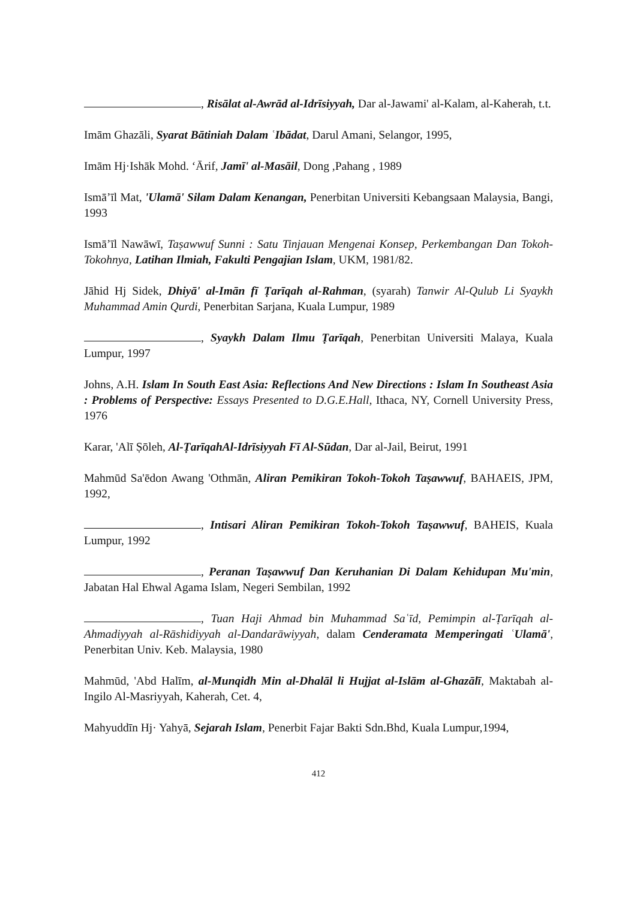, Risālat al-Awrād al-Idrīsiyyah, Dar al-Jawami' al-Kalam, al-Kaherah, t.t.
Imām Ghazāli, Syarat Bātiniah Dalam ʿIbādat, Darul Amani, Selangor, 1995,
Imām Hj·Ishāk Mohd. ʻĀrif, Jamī' al-Masāil, Dong ,Pahang , 1989
Ismāʼīl Mat, 'Ulamā' Silam Dalam Kenangan, Penerbitan Universiti Kebangsaan Malaysia, Bangi, 1993
Ismāʼīl Nawāwī, Taṣawwuf Sunni : Satu Tinjauan Mengenai Konsep, Perkembangan Dan Tokoh-Tokohnya, Latihan Ilmiah, Fakulti Pengajian Islam, UKM, 1981/82.
Jāhid Hj Sidek, Dhiyā' al-Imān fī Ṭarīqah al-Rahman, (syarah) Tanwir Al-Qulub Li Syaykh Muhammad Amin Qurdi, Penerbitan Sarjana, Kuala Lumpur, 1989
, Syaykh Dalam Ilmu Ṭarīqah, Penerbitan Universiti Malaya, Kuala Lumpur, 1997
Johns, A.H. Islam In South East Asia: Reflections And New Directions : Islam In Southeast Asia : Problems of Perspective: Essays Presented to D.G.E.Hall, Ithaca, NY, Cornell University Press, 1976
Karar, 'Alī Ṣōleh, Al-ṬarīqahAl-Idrīsiyyah Fī Al-Sūdan, Dar al-Jail, Beirut, 1991
Mahmūd Sa'ēdon Awang 'Othmān, Aliran Pemikiran Tokoh-Tokoh Taṣawwuf, BAHAEIS, JPM, 1992,
, Intisari Aliran Pemikiran Tokoh-Tokoh Taṣawwuf, BAHEIS, Kuala Lumpur, 1992
, Peranan Taṣawwuf Dan Keruhanian Di Dalam Kehidupan Mu'min, Jabatan Hal Ehwal Agama Islam, Negeri Sembilan, 1992
, Tuan Haji Ahmad bin Muhammad Saʿīd, Pemimpin al-Ṭarīqah al-Ahmadiyyah al-Rāshidiyyah al-Dandarāwiyyah, dalam Cenderamata Memperingati ʿUlamā', Penerbitan Univ. Keb. Malaysia, 1980
Mahmūd, 'Abd Halīm, al-Munqidh Min al-Dhalāl li Hujjat al-Islām al-Ghazālī, Maktabah al-Ingilo Al-Masriyyah, Kaherah, Cet. 4,
Mahyuddīn Hj· Yahyā, Sejarah Islam, Penerbit Fajar Bakti Sdn.Bhd, Kuala Lumpur,1994,
412